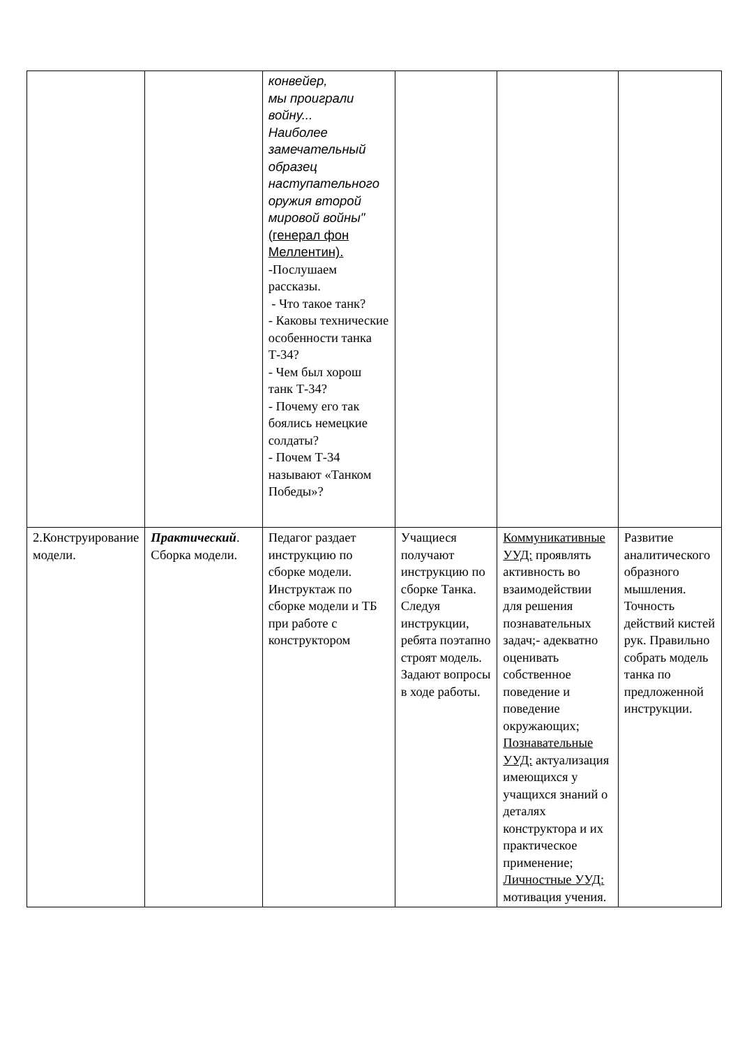| | | конвейер, мы проиграли войну... Наиболее замечательный образец наступательного оружия второй мировой войны" (генерал фон Меллентин). -Послушаем рассказы. - Что такое танк? - Каковы технические особенности танка Т-34? - Чем был хорош танк Т-34? - Почему его так боялись немецкие солдаты? - Почем Т-34 называют «Танком Победы»? | | | |
| 2.Конструирование модели. | Практический . Сборка модели. | Педагог раздает инструкцию по сборке модели. Инструктаж по сборке модели и ТБ при работе с конструктором | Учащиеся получают инструкцию по сборке Танка. Следуя инструкции, ребята поэтапно строят модель. Задают вопросы в ходе работы. | Коммуникативные УУД: проявлять активность во взаимодействии для решения познавательных задач;- адекватно оценивать собственное поведение и поведение окружающих; Познавательные УУД: актуализация имеющихся у учащихся знаний о деталях конструктора и их практическое применение; Личностные УУД: мотивация учения. | Развитие аналитического образного мышления. Точность действий кистей рук. Правильно собрать модель танка по предложенной инструкции. |